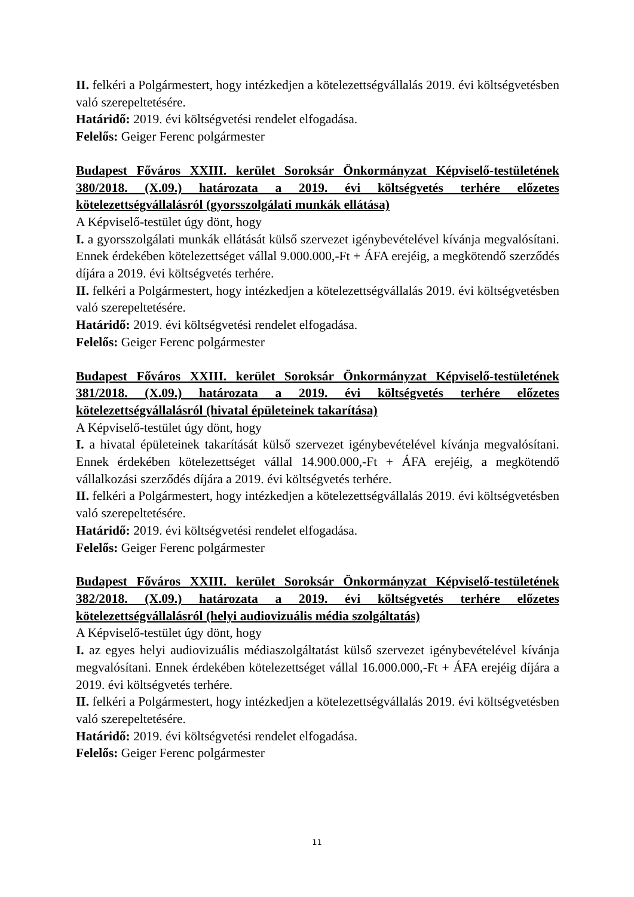II. felkéri a Polgármestert, hogy intézkedjen a kötelezettségvállalás 2019. évi költségvetésben való szerepeltetésére.
Határidő: 2019. évi költségvetési rendelet elfogadása.
Felelős: Geiger Ferenc polgármester
Budapest Főváros XXIII. kerület Soroksár Önkormányzat Képviselő-testületének 380/2018. (X.09.) határozata a 2019. évi költségvetés terhére előzetes kötelezettségvállalásról (gyorsszolgálati munkák ellátása)
A Képviselő-testület úgy dönt, hogy
I. a gyorsszolgálati munkák ellátását külső szervezet igénybevételével kívánja megvalósítani. Ennek érdekében kötelezettséget vállal 9.000.000,-Ft + ÁFA erejéig, a megkötendő szerződés díjára a 2019. évi költségvetés terhére.
II. felkéri a Polgármestert, hogy intézkedjen a kötelezettségvállalás 2019. évi költségvetésben való szerepeltetésére.
Határidő: 2019. évi költségvetési rendelet elfogadása.
Felelős: Geiger Ferenc polgármester
Budapest Főváros XXIII. kerület Soroksár Önkormányzat Képviselő-testületének 381/2018. (X.09.) határozata a 2019. évi költségvetés terhére előzetes kötelezettségvállalásról (hivatal épületeinek takarítása)
A Képviselő-testület úgy dönt, hogy
I. a hivatal épületeinek takarítását külső szervezet igénybevételével kívánja megvalósítani. Ennek érdekében kötelezettséget vállal 14.900.000,-Ft + ÁFA erejéig, a megkötendő vállalkozási szerződés díjára a 2019. évi költségvetés terhére.
II. felkéri a Polgármestert, hogy intézkedjen a kötelezettségvállalás 2019. évi költségvetésben való szerepeltetésére.
Határidő: 2019. évi költségvetési rendelet elfogadása.
Felelős: Geiger Ferenc polgármester
Budapest Főváros XXIII. kerület Soroksár Önkormányzat Képviselő-testületének 382/2018. (X.09.) határozata a 2019. évi költségvetés terhére előzetes kötelezettségvállalásról (helyi audiovizuális média szolgáltatás)
A Képviselő-testület úgy dönt, hogy
I. az egyes helyi audiovizuális médiaszolgáltatást külső szervezet igénybevételével kívánja megvalósítani. Ennek érdekében kötelezettséget vállal 16.000.000,-Ft + ÁFA erejéig díjára a 2019. évi költségvetés terhére.
II. felkéri a Polgármestert, hogy intézkedjen a kötelezettségvállalás 2019. évi költségvetésben való szerepeltetésére.
Határidő: 2019. évi költségvetési rendelet elfogadása.
Felelős: Geiger Ferenc polgármester
11